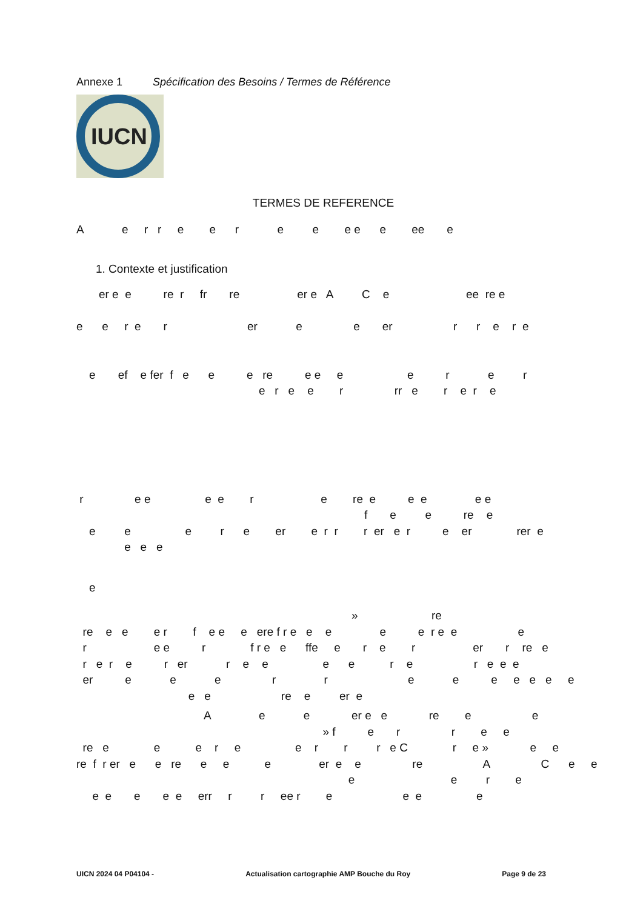Annexe 1 Spécification des Besoins / Termes de Référence
IUCN
TERMES DE REFERENCE
A e r r e e r e e e e e ee e
1. Contexte et justification
er e e re r fr re er e A C e ee re e
e e r e r er e e er r r e r e
e ef e fer f e e e re e e e e r e r e r e e r rr e r e r e
r e e e e r e re e e e e e f e e re e e e e r e er e r r r er e r e er rer e e e e
e
» re re e e e r f e e e ere f r e e e e e r e e e r e e r f r e e ffe e r e r er r re e r e r e r er r e e e e r e r e e e er e e e r r e e e e e e e e e re e er e
A e e er e e re e e » f e r r e e re e e e r e e r r r e C r e » e e re f r er e e re e e e er e e re A C e e e e r e e e e e e err r r ee r e e e e
UICN 2024 04 P04104 - Actualisation cartographie AMP Bouche du Roy Page 9 de 23